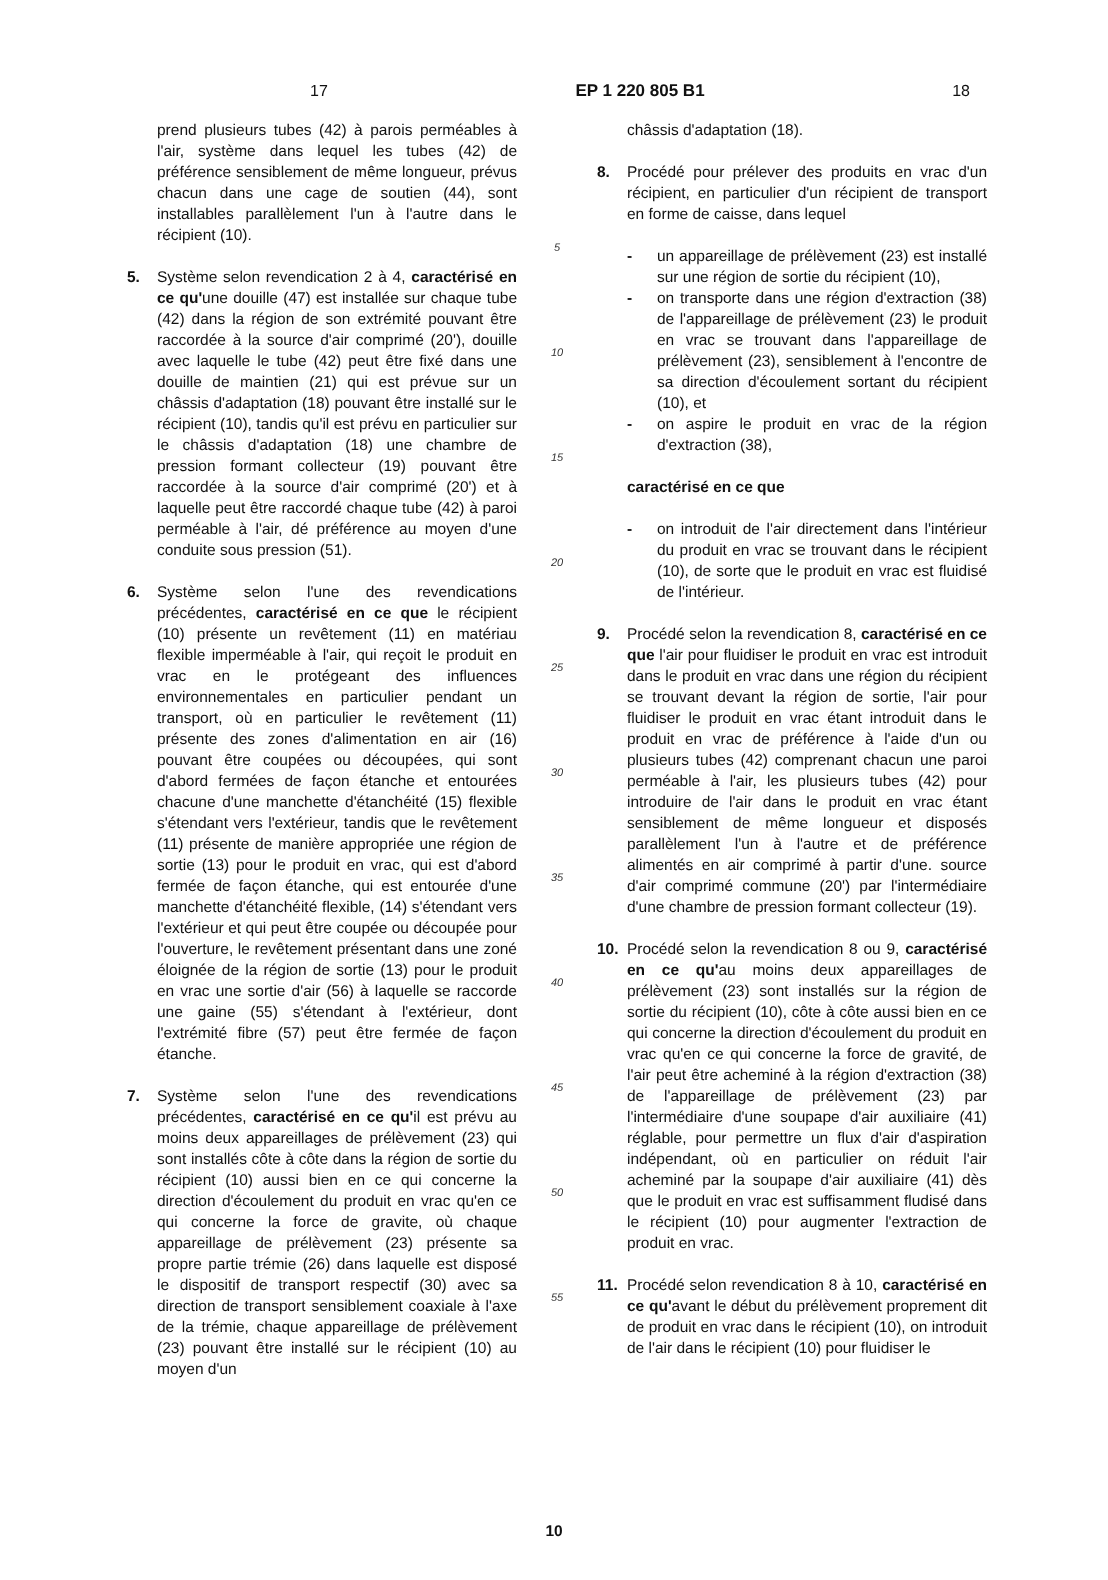17 EP 1 220 805 B1 18
prend plusieurs tubes (42) à parois perméables à l'air, système dans lequel les tubes (42) de préférence sensiblement de même longueur, prévus chacun dans une cage de soutien (44), sont installables parallèlement l'un à l'autre dans le récipient (10).
5. Système selon revendication 2 à 4, caractérisé en ce qu'une douille (47) est installée sur chaque tube (42) dans la région de son extrémité pouvant être raccordée à la source d'air comprimé (20'), douille avec laquelle le tube (42) peut être fixé dans une douille de maintien (21) qui est prévue sur un châssis d'adaptation (18) pouvant être installé sur le récipient (10), tandis qu'il est prévu en particulier sur le châssis d'adaptation (18) une chambre de pression formant collecteur (19) pouvant être raccordée à la source d'air comprimé (20') et à laquelle peut être raccordé chaque tube (42) à paroi perméable à l'air, dé préférence au moyen d'une conduite sous pression (51).
6. Système selon l'une des revendications précédentes, caractérisé en ce que le récipient (10) présente un revêtement (11) en matériau flexible imperméable à l'air, qui reçoit le produit en vrac en le protégeant des influences environnementales en particulier pendant un transport, où en particulier le revêtement (11) présente des zones d'alimentation en air (16) pouvant être coupées ou découpées, qui sont d'abord fermées de façon étanche et entourées chacune d'une manchette d'étanchéité (15) flexible s'étendant vers l'extérieur, tandis que le revêtement (11) présente de manière appropriée une région de sortie (13) pour le produit en vrac, qui est d'abord fermée de façon étanche, qui est entourée d'une manchette d'étanchéité flexible, (14) s'étendant vers l'extérieur et qui peut être coupée ou découpée pour l'ouverture, le revêtement présentant dans une zoné éloignée de la région de sortie (13) pour le produit en vrac une sortie d'air (56) à laquelle se raccorde une gaine (55) s'étendant à l'extérieur, dont l'extrémité fibre (57) peut être fermée de façon étanche.
7. Système selon l'une des revendications précédentes, caractérisé en ce qu'il est prévu au moins deux appareillages de prélèvement (23) qui sont installés côte à côte dans la région de sortie du récipient (10) aussi bien en ce qui concerne la direction d'écoulement du produit en vrac qu'en ce qui concerne la force de gravite, où chaque appareillage de prélèvement (23) présente sa propre partie trémie (26) dans laquelle est disposé le dispositif de transport respectif (30) avec sa direction de transport sensiblement coaxiale à l'axe de la trémie, chaque appareillage de prélèvement (23) pouvant être installé sur le récipient (10) au moyen d'un
5
10
15
20
25
30
35
40
45
50
55
châssis d'adaptation (18).
8. Procédé pour prélever des produits en vrac d'un récipient, en particulier d'un récipient de transport en forme de caisse, dans lequel
- un appareillage de prélèvement (23) est installé sur une région de sortie du récipient (10),
- on transporte dans une région d'extraction (38) de l'appareillage de prélèvement (23) le produit en vrac se trouvant dans l'appareillage de prélèvement (23), sensiblement à l'encontre de sa direction d'écoulement sortant du récipient (10), et
- on aspire le produit en vrac de la région d'extraction (38),
caractérisé en ce que
- on introduit de l'air directement dans l'intérieur du produit en vrac se trouvant dans le récipient (10), de sorte que le produit en vrac est fluidisé de l'intérieur.
9. Procédé selon la revendication 8, caractérisé en ce que l'air pour fluidiser le produit en vrac est introduit dans le produit en vrac dans une région du récipient se trouvant devant la région de sortie, l'air pour fluidiser le produit en vrac étant introduit dans le produit en vrac de préférence à l'aide d'un ou plusieurs tubes (42) comprenant chacun une paroi perméable à l'air, les plusieurs tubes (42) pour introduire de l'air dans le produit en vrac étant sensiblement de même longueur et disposés parallèlement l'un à l'autre et de préférence alimentés en air comprimé à partir d'une. source d'air comprimé commune (20') par l'intermédiaire d'une chambre de pression formant collecteur (19).
10. Procédé selon la revendication 8 ou 9, caractérisé en ce qu'au moins deux appareillages de prélèvement (23) sont installés sur la région de sortie du récipient (10), côte à côte aussi bien en ce qui concerne la direction d'écoulement du produit en vrac qu'en ce qui concerne la force de gravité, de l'air peut être acheminé à la région d'extraction (38) de l'appareillage de prélèvement (23) par l'intermédiaire d'une soupape d'air auxiliaire (41) réglable, pour permettre un flux d'air d'aspiration indépendant, où en particulier on réduit l'air acheminé par la soupape d'air auxiliaire (41) dès que le produit en vrac est suffisamment fludisé dans le récipient (10) pour augmenter l'extraction de produit en vrac.
11. Procédé selon revendication 8 à 10, caractérisé en ce qu'avant le début du prélèvement proprement dit de produit en vrac dans le récipient (10), on introduit de l'air dans le récipient (10) pour fluidiser le
10